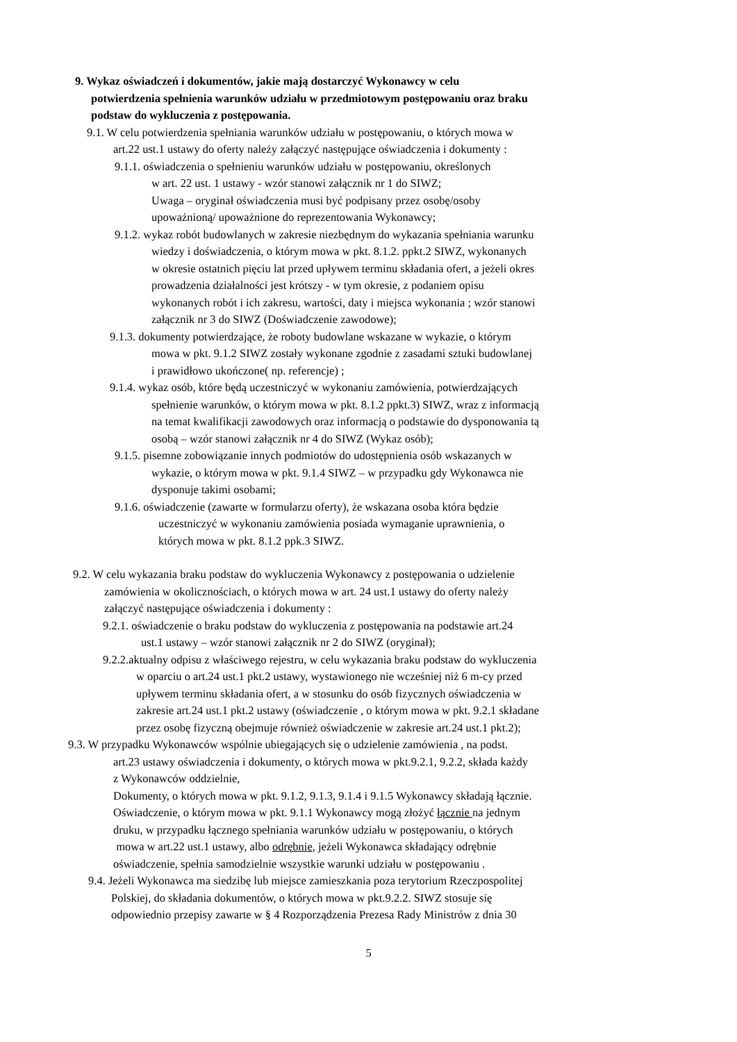9. Wykaz oświadczeń i dokumentów, jakie mają dostarczyć Wykonawcy w celu
potwierdzenia spełnienia warunków udziału w przedmiotowym postępowaniu oraz braku
podstaw do wykluczenia z postępowania.
9.1. W celu potwierdzenia spełniania warunków udziału w postępowaniu, o których mowa w
art.22 ust.1 ustawy do oferty należy załączyć następujące oświadczenia i dokumenty :
9.1.1. oświadczenia o spełnieniu warunków udziału w postępowaniu, określonych
w art. 22 ust. 1 ustawy - wzór stanowi załącznik nr 1 do SIWZ;
Uwaga – oryginał oświadczenia musi być podpisany przez osobę/osoby
upoważnioną/ upoważnione do reprezentowania Wykonawcy;
9.1.2. wykaz robót budowlanych w zakresie niezbędnym do wykazania spełniania warunku
wiedzy i doświadczenia, o którym mowa w pkt. 8.1.2. ppkt.2 SIWZ, wykonanych
w okresie ostatnich pięciu lat przed upływem terminu składania ofert, a jeżeli okres
prowadzenia działalności jest krótszy - w tym okresie, z podaniem opisu
wykonanych robót i ich zakresu, wartości, daty i miejsca wykonania ; wzór stanowi
załącznik nr 3 do SIWZ (Doświadczenie zawodowe);
9.1.3. dokumenty potwierdzające, że roboty budowlane wskazane w wykazie, o którym
mowa w pkt. 9.1.2 SIWZ zostały wykonane zgodnie z zasadami sztuki budowlanej
i prawidłowo ukończone( np. referencje) ;
9.1.4. wykaz osób, które będą uczestniczyć w wykonaniu zamówienia, potwierdzających
spełnienie warunków, o którym mowa w pkt. 8.1.2 ppkt.3) SIWZ, wraz z informacją
na temat kwalifikacji zawodowych oraz informacją o podstawie do dysponowania tą
osobą – wzór stanowi załącznik nr 4 do SIWZ (Wykaz osób);
9.1.5. pisemne zobowiązanie innych podmiotów do udostępnienia osób wskazanych w
wykazie, o którym mowa w pkt. 9.1.4 SIWZ – w przypadku gdy Wykonawca nie
dysponuje takimi osobami;
9.1.6. oświadczenie (zawarte w formularzu oferty), że wskazana osoba która będzie
uczestniczyć w wykonaniu zamówienia posiada wymaganie uprawnienia, o
których mowa w pkt. 8.1.2 ppk.3 SIWZ.
9.2. W celu wykazania braku podstaw do wykluczenia Wykonawcy z postępowania o udzielenie
zamówienia w okolicznościach, o których mowa w art. 24 ust.1 ustawy do oferty należy
załączyć następujące oświadczenia i dokumenty :
9.2.1. oświadczenie o braku podstaw do wykluczenia z postępowania na podstawie art.24
ust.1 ustawy – wzór stanowi załącznik nr 2 do SIWZ (oryginał);
9.2.2.aktualny odpisu z właściwego rejestru, w celu wykazania braku podstaw do wykluczenia
w oparciu o art.24 ust.1 pkt.2 ustawy, wystawionego nie wcześniej niż 6 m-cy przed
upływem terminu składania ofert, a w stosunku do osób fizycznych oświadczenia w
zakresie art.24 ust.1 pkt.2 ustawy (oświadczenie , o którym mowa w pkt. 9.2.1 składane
przez osobę fizyczną obejmuje również oświadczenie w zakresie art.24 ust.1 pkt.2);
9.3. W przypadku Wykonawców wspólnie ubiegających się o udzielenie zamówienia , na podst.
art.23 ustawy oświadczenia i dokumenty, o których mowa w pkt.9.2.1, 9.2.2, składa każdy
z Wykonawców oddzielnie,
Dokumenty, o których mowa w pkt. 9.1.2, 9.1.3, 9.1.4 i 9.1.5 Wykonawcy składają łącznie.
Oświadczenie, o którym mowa w pkt. 9.1.1 Wykonawcy mogą złożyć łącznie na jednym
druku, w przypadku łącznego spełniania warunków udziału w postępowaniu, o których
mowa w art.22 ust.1 ustawy, albo odrębnie, jeżeli Wykonawca składający odrębnie
oświadczenie, spełnia samodzielnie wszystkie warunki udziału w postępowaniu .
9.4. Jeżeli Wykonawca ma siedzibę lub miejsce zamieszkania poza terytorium Rzeczpospolitej
Polskiej, do składania dokumentów, o których mowa w pkt.9.2.2. SIWZ stosuje się
odpowiednio przepisy zawarte w § 4 Rozporządzenia Prezesa Rady Ministrów z dnia 30
5